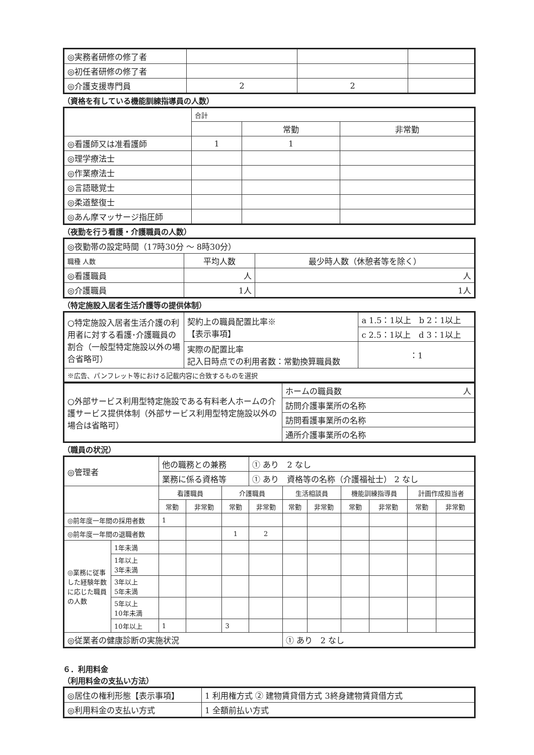| ◎実務者研修の修了者 | | | |
| ◎初任者研修の修了者 | | | |
| ◎介護支援専門員 | 2 | 2 | |
（資格を有している機能訓練指導員の人数）
| | 合計 | | |
| | | 常勤 | 非常勤 |
| ◎看護師又は准看護師 | 1 | 1 | |
| ◎理学療法士 | | | |
| ◎作業療法士 | | | |
| ◎言語聴覚士 | | | |
| ◎柔道整復士 | | | |
| ◎あん摩マッサージ指圧師 | | | |
（夜勤を行う看護・介護職員の人数）
| ◎夜勤帯の設定時間（17時30分 ～ 8時30分） | | |
| 職種 人数 | 平均人数 | 最少時人数（休憩者等を除く） |
| ◎看護職員 | 人 | 人 |
| ◎介護職員 | 1人 | 1人 |
（特定施設入居者生活介護等の提供体制）
| ○特定施設入居者生活介護の利用者に対する看護･介護職員の割合（一般型特定施設以外の場合省略可） | 契約上の職員配置比率※ 【表示事項】 | a 1.5：1以上 b 2：1以上 |
| | | c 2.5：1以上 d 3：1以上 |
| | 実際の配置比率 記入日時点での利用者数：常勤換算職員数 | ：1 |
| ※広告、パンフレット等における記載内容に合致するものを選択 | | |
| ○外部サービス利用型特定施設である有料老人ホームの介護サービス提供体制（外部サービス利用型特定施設以外の場合は省略可） | ホームの職員数 人 |
| | 訪問介護事業所の名称 |
| | 訪問看護事業所の名称 |
| | 通所介護事業所の名称 |
（職員の状況）
| ◎管理者 | | 他の職務との兼務 | | | ① あり 2 なし | | | | | | |
| | | 業務に係る資格等 | | | ① あり 資格等の名称（介護福祉士） 2 なし | | | | | | |
| | | 看護職員 | | 介護職員 | | 生活相談員 | | 機能訓練指導員 | | 計画作成担当者 | |
| | | 常勤 | 非常勤 | 常勤 | 非常勤 | 常勤 | 非常勤 | 常勤 | 非常勤 | 常勤 | 非常勤 |
| ◎前年度一年間の採用者数 | | 1 | | | | | | | | | |
| ◎前年度一年間の退職者数 | | | | 1 | 2 | | | | | | |
| ◎業務に従事した経験年数に応じた職員の人数 | 1年未満 | | | | | | | | | | |
| | 1年以上 3年未満 | | | | | | | | | | |
| | 3年以上 5年未満 | | | | | | | | | | |
| | 5年以上 10年未満 | | | | | | | | | | |
| | 10年以上 | 1 | | 3 | | | | | | | |
| ◎従業者の健康診断の実施状況 | | | | | | ① あり 2 なし | | | | | |
６．利用料金
（利用料金の支払い方法）
| ◎居住の権利形態【表示事項】 | 1 利用権方式 ② 建物賃貸借方式 3終身建物賃貸借方式 |
| ◎利用料金の支払い方式 | 1 全額前払い方式 |